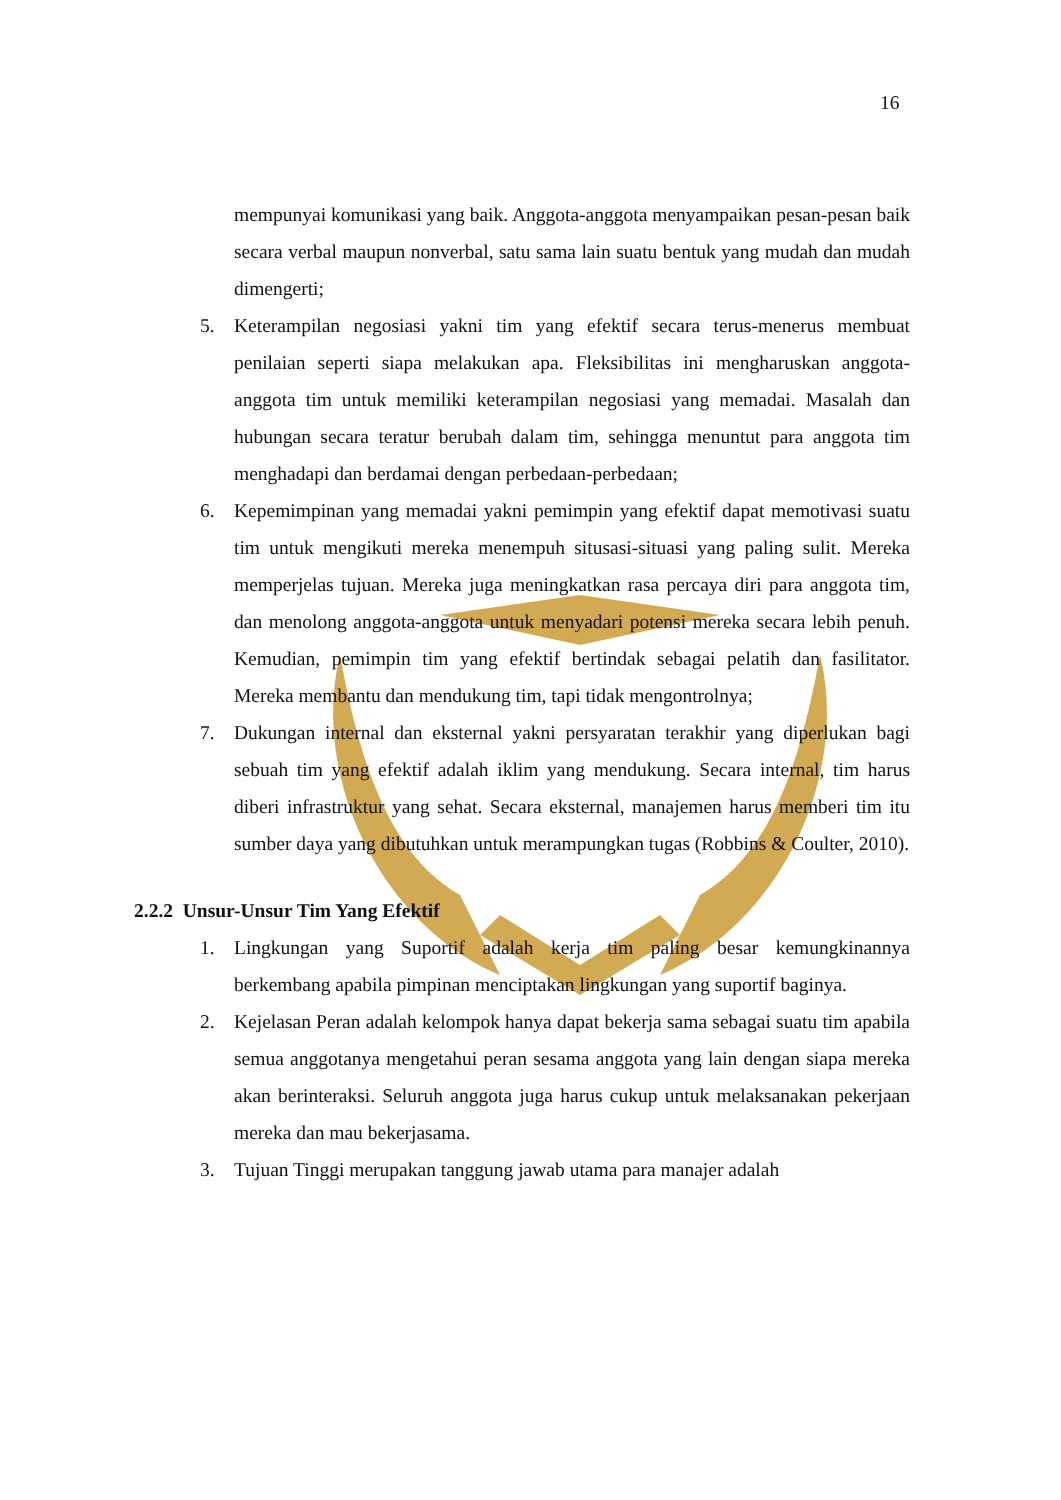16
mempunyai komunikasi yang baik. Anggota-anggota menyampaikan pesan-pesan baik secara verbal maupun nonverbal, satu sama lain suatu bentuk yang mudah dan mudah dimengerti;
5. Keterampilan negosiasi yakni tim yang efektif secara terus-menerus membuat penilaian seperti siapa melakukan apa. Fleksibilitas ini mengharuskan anggota-anggota tim untuk memiliki keterampilan negosiasi yang memadai. Masalah dan hubungan secara teratur berubah dalam tim, sehingga menuntut para anggota tim menghadapi dan berdamai dengan perbedaan-perbedaan;
6. Kepemimpinan yang memadai yakni pemimpin yang efektif dapat memotivasi suatu tim untuk mengikuti mereka menempuh situsasi-situasi yang paling sulit. Mereka memperjelas tujuan. Mereka juga meningkatkan rasa percaya diri para anggota tim, dan menolong anggota-anggota untuk menyadari potensi mereka secara lebih penuh. Kemudian, pemimpin tim yang efektif bertindak sebagai pelatih dan fasilitator. Mereka membantu dan mendukung tim, tapi tidak mengontrolnya;
7. Dukungan internal dan eksternal yakni persyaratan terakhir yang diperlukan bagi sebuah tim yang efektif adalah iklim yang mendukung. Secara internal, tim harus diberi infrastruktur yang sehat. Secara eksternal, manajemen harus memberi tim itu sumber daya yang dibutuhkan untuk merampungkan tugas (Robbins & Coulter, 2010).
2.2.2 Unsur-Unsur Tim Yang Efektif
1. Lingkungan yang Suportif adalah kerja tim paling besar kemungkinannya berkembang apabila pimpinan menciptakan lingkungan yang suportif baginya.
2. Kejelasan Peran adalah kelompok hanya dapat bekerja sama sebagai suatu tim apabila semua anggotanya mengetahui peran sesama anggota yang lain dengan siapa mereka akan berinteraksi. Seluruh anggota juga harus cukup untuk melaksanakan pekerjaan mereka dan mau bekerjasama.
3. Tujuan Tinggi merupakan tanggung jawab utama para manajer adalah